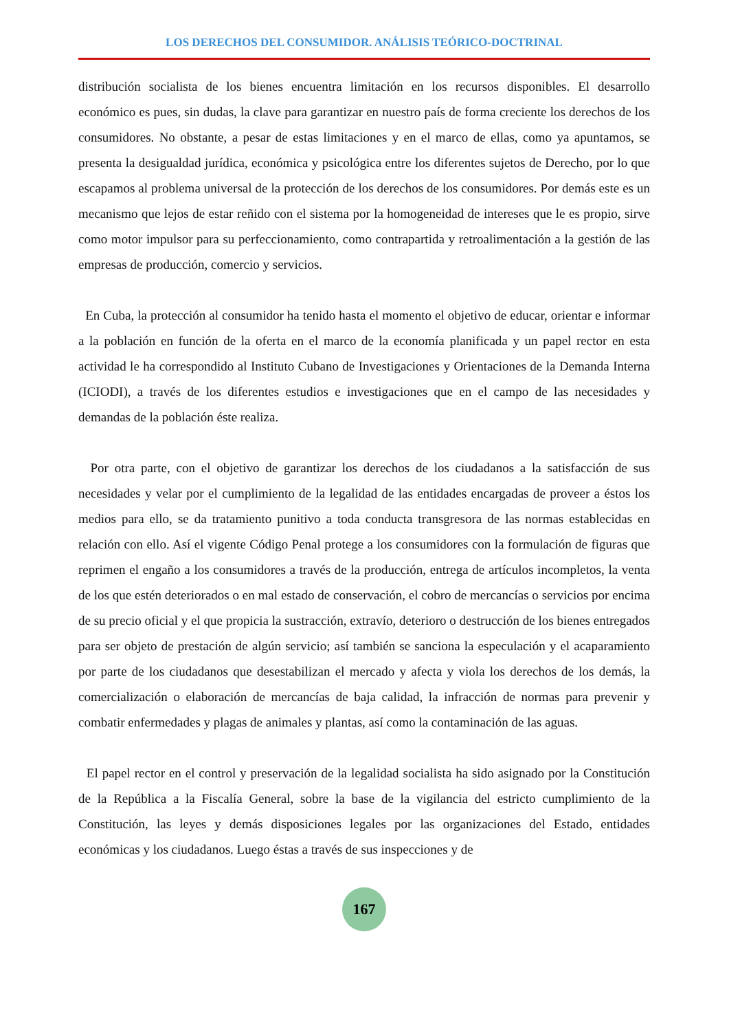LOS DERECHOS DEL CONSUMIDOR. ANÁLISIS TEÓRICO-DOCTRINAL
distribución socialista de los bienes encuentra limitación en los recursos disponibles. El desarrollo económico es pues, sin dudas, la clave para garantizar en nuestro país de forma creciente los derechos de los consumidores. No obstante, a pesar de estas limitaciones y en el marco de ellas, como ya apuntamos, se presenta la desigualdad jurídica, económica y psicológica entre los diferentes sujetos de Derecho, por lo que escapamos al problema universal de la protección de los derechos de los consumidores. Por demás este es un mecanismo que lejos de estar reñido con el sistema por la homogeneidad de intereses que le es propio, sirve como motor impulsor para su perfeccionamiento, como contrapartida y retroalimentación a la gestión de las empresas de producción, comercio y servicios.
En Cuba, la protección al consumidor ha tenido hasta el momento el objetivo de educar, orientar e informar a la población en función de la oferta en el marco de la economía planificada y un papel rector en esta actividad le ha correspondido al Instituto Cubano de Investigaciones y Orientaciones de la Demanda Interna (ICIODI), a través de los diferentes estudios e investigaciones que en el campo de las necesidades y demandas de la población éste realiza.
Por otra parte, con el objetivo de garantizar los derechos de los ciudadanos a la satisfacción de sus necesidades y velar por el cumplimiento de la legalidad de las entidades encargadas de proveer a éstos los medios para ello, se da tratamiento punitivo a toda conducta transgresora de las normas establecidas en relación con ello. Así el vigente Código Penal protege a los consumidores con la formulación de figuras que reprimen el engaño a los consumidores a través de la producción, entrega de artículos incompletos, la venta de los que estén deteriorados o en mal estado de conservación, el cobro de mercancías o servicios por encima de su precio oficial y el que propicia la sustracción, extravío, deterioro o destrucción de los bienes entregados para ser objeto de prestación de algún servicio; así también se sanciona la especulación y el acaparamiento por parte de los ciudadanos que desestabilizan el mercado y afecta y viola los derechos de los demás, la comercialización o elaboración de mercancías de baja calidad, la infracción de normas para prevenir y combatir enfermedades y plagas de animales y plantas, así como la contaminación de las aguas.
El papel rector en el control y preservación de la legalidad socialista ha sido asignado por la Constitución de la República a la Fiscalía General, sobre la base de la vigilancia del estricto cumplimiento de la Constitución, las leyes y demás disposiciones legales por las organizaciones del Estado, entidades económicas y los ciudadanos. Luego éstas a través de sus inspecciones y de
167